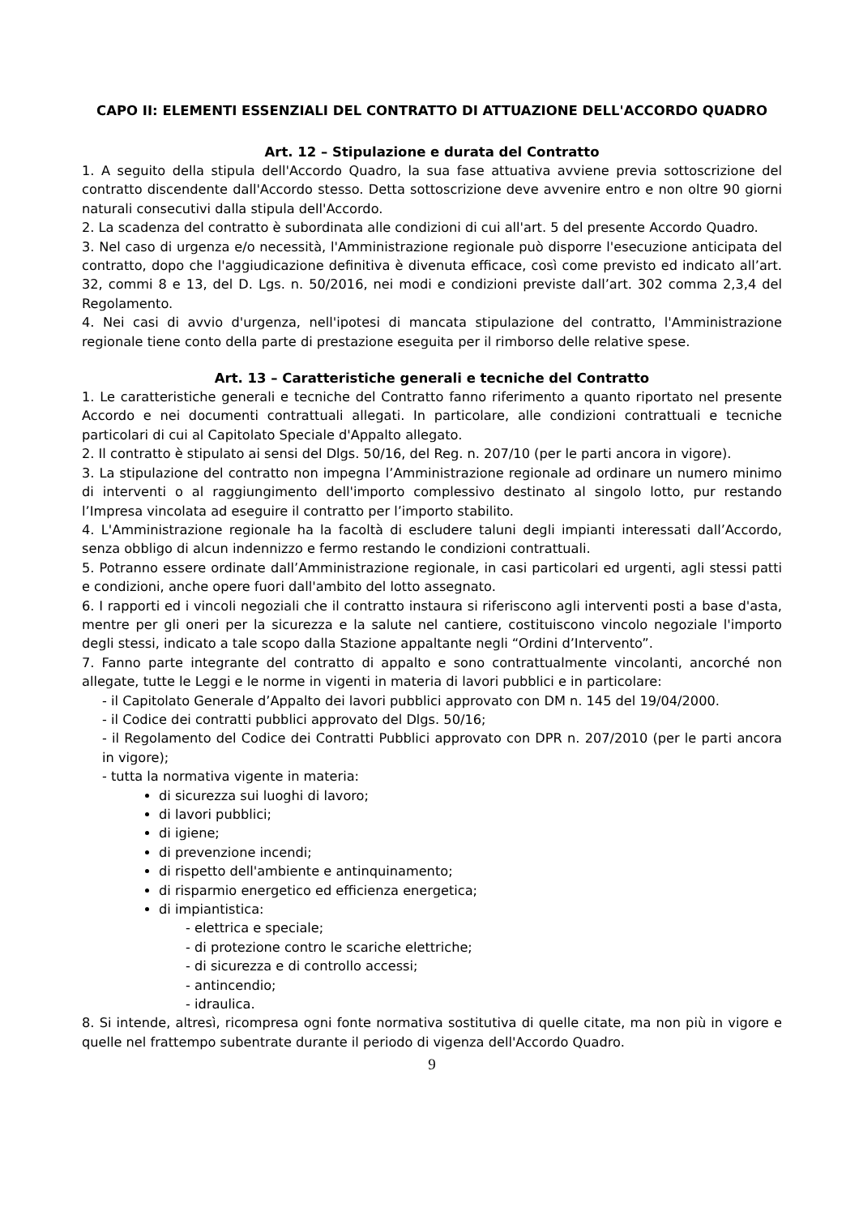CAPO II: ELEMENTI ESSENZIALI DEL CONTRATTO DI ATTUAZIONE DELL'ACCORDO QUADRO
Art. 12 – Stipulazione e durata del Contratto
1. A seguito della stipula dell'Accordo Quadro, la sua fase attuativa avviene previa sottoscrizione del contratto discendente dall'Accordo stesso. Detta sottoscrizione deve avvenire entro e non oltre 90 giorni naturali consecutivi dalla stipula dell'Accordo.
2. La scadenza del contratto è subordinata alle condizioni di cui all'art. 5 del presente Accordo Quadro.
3. Nel caso di urgenza e/o necessità, l'Amministrazione regionale può disporre l'esecuzione anticipata del contratto, dopo che l'aggiudicazione definitiva è divenuta efficace, così come previsto ed indicato all’art. 32, commi 8 e 13, del D. Lgs. n. 50/2016, nei modi e condizioni previste dall’art. 302 comma 2,3,4 del Regolamento.
4. Nei casi di avvio d'urgenza, nell'ipotesi di mancata stipulazione del contratto, l'Amministrazione regionale tiene conto della parte di prestazione eseguita per il rimborso delle relative spese.
Art. 13 – Caratteristiche generali e tecniche del Contratto
1. Le caratteristiche generali e tecniche del Contratto fanno riferimento a quanto riportato nel presente Accordo e nei documenti contrattuali allegati. In particolare, alle condizioni contrattuali e tecniche particolari di cui al Capitolato Speciale d'Appalto allegato.
2. Il contratto è stipulato ai sensi del Dlgs. 50/16, del Reg. n. 207/10 (per le parti ancora in vigore).
3. La stipulazione del contratto non impegna l’Amministrazione regionale ad ordinare un numero minimo di interventi o al raggiungimento dell'importo complessivo destinato al singolo lotto, pur restando l’Impresa vincolata ad eseguire il contratto per l’importo stabilito.
4. L'Amministrazione regionale ha la facoltà di escludere taluni degli impianti interessati dall’Accordo, senza obbligo di alcun indennizzo e fermo restando le condizioni contrattuali.
5. Potranno essere ordinate dall’Amministrazione regionale, in casi particolari ed urgenti, agli stessi patti e condizioni, anche opere fuori dall'ambito del lotto assegnato.
6. I rapporti ed i vincoli negoziali che il contratto instaura si riferiscono agli interventi posti a base d'asta, mentre per gli oneri per la sicurezza e la salute nel cantiere, costituiscono vincolo negoziale l'importo degli stessi, indicato a tale scopo dalla Stazione appaltante negli “Ordini d’Intervento”.
7. Fanno parte integrante del contratto di appalto e sono contrattualmente vincolanti, ancorché non allegate, tutte le Leggi e le norme in vigenti in materia di lavori pubblici e in particolare:
- il Capitolato Generale d’Appalto dei lavori pubblici approvato con DM n. 145 del 19/04/2000.
- il Codice dei contratti pubblici approvato del Dlgs. 50/16;
- il Regolamento del Codice dei Contratti Pubblici approvato con DPR n. 207/2010 (per le parti ancora in vigore);
- tutta la normativa vigente in materia:
di sicurezza sui luoghi di lavoro;
di lavori pubblici;
di igiene;
di prevenzione incendi;
di rispetto dell'ambiente e antinquinamento;
di risparmio energetico ed efficienza energetica;
di impiantistica:
- elettrica e speciale;
- di protezione contro le scariche elettriche;
- di sicurezza e di controllo accessi;
- antincendio;
- idraulica.
8. Si intende, altresì, ricompresa ogni fonte normativa sostitutiva di quelle citate, ma non più in vigore e quelle nel frattempo subentrate durante il periodo di vigenza dell'Accordo Quadro.
9